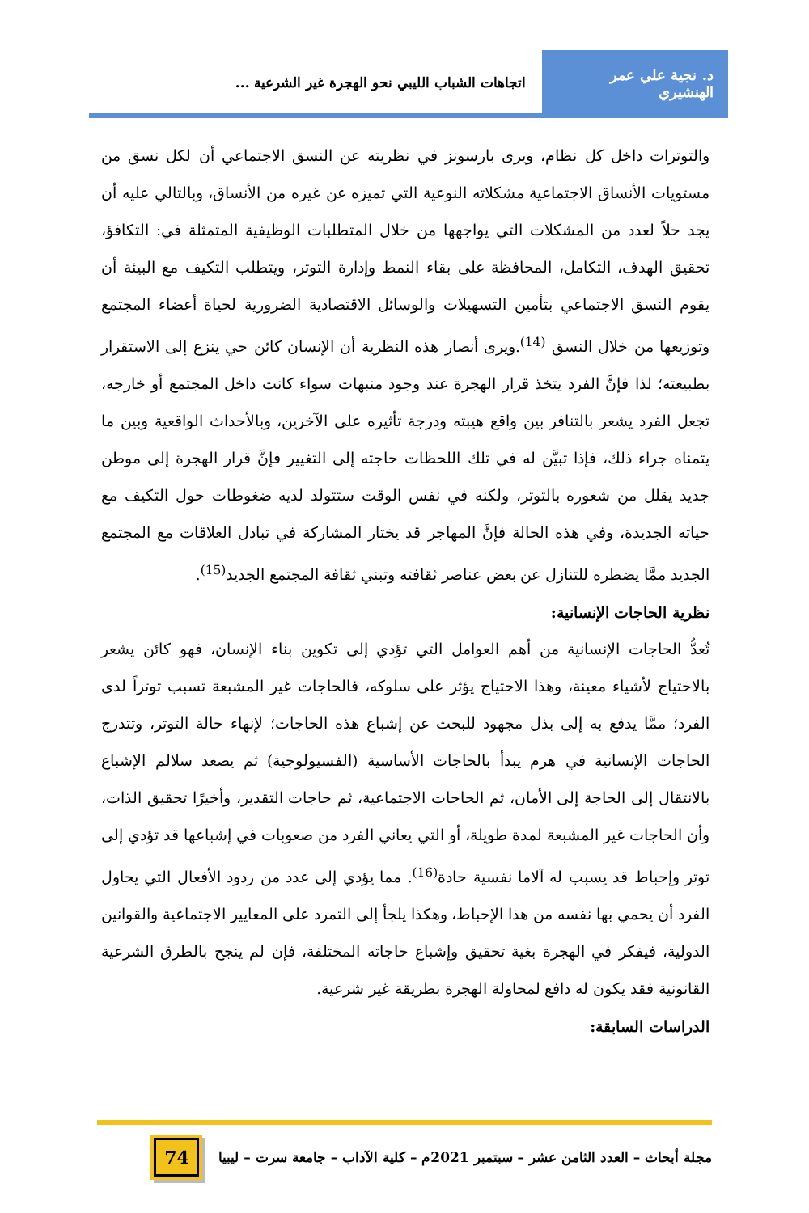د. نجية علي عمر الهنشيري
اتجاهات الشباب الليبي نحو الهجرة غير الشرعية ...
والتوترات داخل كل نظام، ويرى بارسونز في نظريته عن النسق الاجتماعي أن لكل نسق من مستويات الأنساق الاجتماعية مشكلاته النوعية التي تميزه عن غيره من الأنساق، وبالتالي عليه أن يجد حلاً لعدد من المشكلات التي يواجهها من خلال المتطلبات الوظيفية المتمثلة في: التكافؤ، تحقيق الهدف، التكامل، المحافظة على بقاء النمط وإدارة التوتر، ويتطلب التكيف مع البيئة أن يقوم النسق الاجتماعي بتأمين التسهيلات والوسائل الاقتصادية الضرورية لحياة أعضاء المجتمع وتوزيعها من خلال النسق <sup>(14)</sup>.ويرى أنصار هذه النظرية أن الإنسان كائن حي ينزع إلى الاستقرار بطبيعته؛ لذا فإنَّ الفرد يتخذ قرار الهجرة عند وجود منبهات سواء كانت داخل المجتمع أو خارجه، تجعل الفرد يشعر بالتنافر بين واقع هيبته ودرجة تأثيره على الآخرين، وبالأحداث الواقعية وبين ما يتمناه جراء ذلك، فإذا تبيَّن له في تلك اللحظات حاجته إلى التغيير فإنَّ قرار الهجرة إلى موطن جديد يقلل من شعوره بالتوتر، ولكنه في نفس الوقت ستتولد لديه ضغوطات حول التكيف مع حياته الجديدة، وفي هذه الحالة فإنَّ المهاجر قد يختار المشاركة في تبادل العلاقات مع المجتمع الجديد ممَّا يضطره للتنازل عن بعض عناصر ثقافته وتبني ثقافة المجتمع الجديد<sup>(15)</sup>.
نظرية الحاجات الإنسانية:
تُعدُّ الحاجات الإنسانية من أهم العوامل التي تؤدي إلى تكوين بناء الإنسان، فهو كائن يشعر بالاحتياج لأشياء معينة، وهذا الاحتياج يؤثر على سلوكه، فالحاجات غير المشبعة تسبب توتراً لدى الفرد؛ ممَّا يدفع به إلى بذل مجهود للبحث عن إشباع هذه الحاجات؛ لإنهاء حالة التوتر، وتتدرج الحاجات الإنسانية في هرم يبدأ بالحاجات الأساسية (الفسيولوجية) ثم يصعد سلالم الإشباع بالانتقال إلى الحاجة إلى الأمان، ثم الحاجات الاجتماعية، ثم حاجات التقدير، وأخيرًا تحقيق الذات، وأن الحاجات غير المشبعة لمدة طويلة، أو التي يعاني الفرد من صعوبات في إشباعها قد تؤدي إلى توتر وإحباط قد يسبب له آلاما نفسية حادة<sup>(16)</sup>. مما يؤدي إلى عدد من ردود الأفعال التي يحاول الفرد أن يحمي بها نفسه من هذا الإحباط، وهكذا يلجأ إلى التمرد على المعايير الاجتماعية والقوانين الدولية، فيفكر في الهجرة بغية تحقيق وإشباع حاجاته المختلفة، فإن لم ينجح بالطرق الشرعية القانونية فقد يكون له دافع لمحاولة الهجرة بطريقة غير شرعية.
الدراسات السابقة:
مجلة أبحاث – العدد الثامن عشر – سبتمبر 2021م – كلية الآداب – جامعة سرت – ليبيا
74